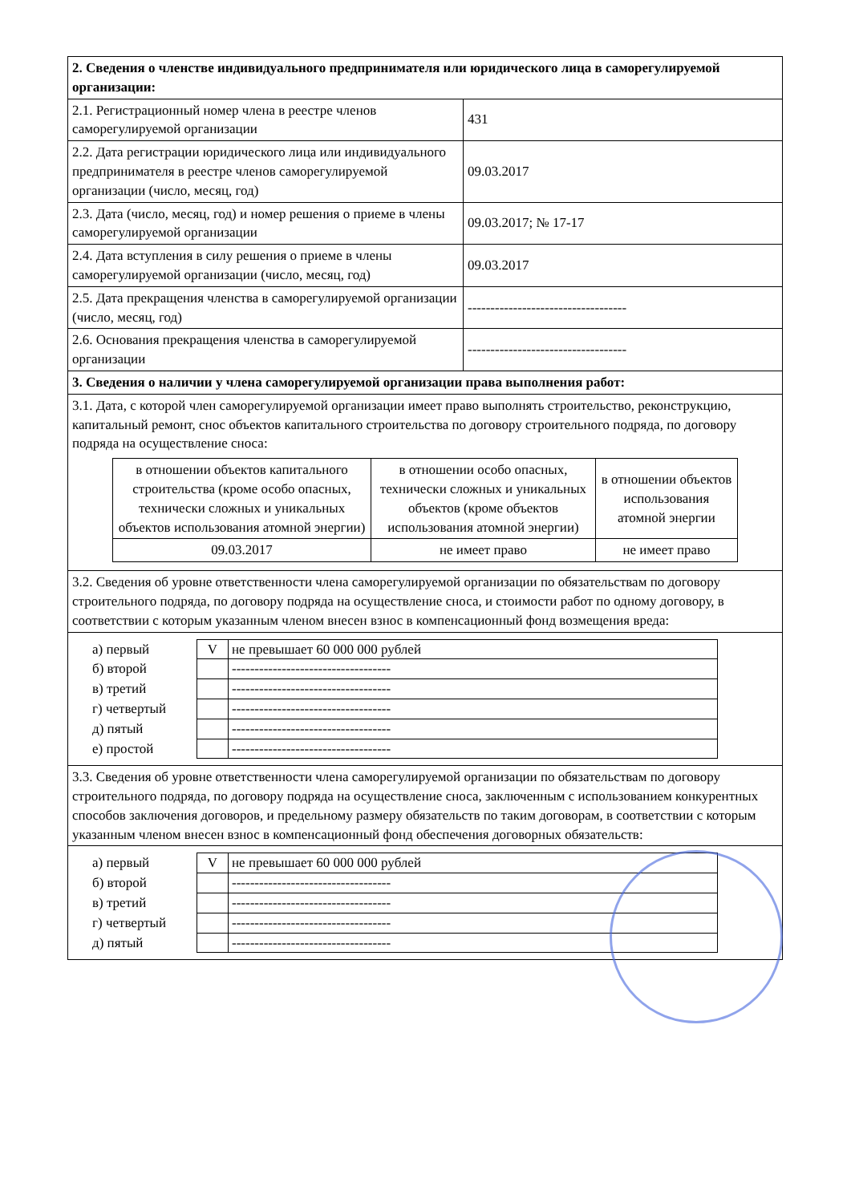| 2. Сведения о членстве индивидуального предпринимателя или юридического лица в саморегулируемой организации: | |
| 2.1. Регистрационный номер члена в реестре членов саморегулируемой организации | 431 |
| 2.2. Дата регистрации юридического лица или индивидуального предпринимателя в реестре членов саморегулируемой организации (число, месяц, год) | 09.03.2017 |
| 2.3. Дата (число, месяц, год) и номер решения о приеме в члены саморегулируемой организации | 09.03.2017; № 17-17 |
| 2.4. Дата вступления в силу решения о приеме в члены саморегулируемой организации (число, месяц, год) | 09.03.2017 |
| 2.5. Дата прекращения членства в саморегулируемой организации (число, месяц, год) | ----------------------------------- |
| 2.6. Основания прекращения членства в саморегулируемой организации | ----------------------------------- |
| 3. Сведения о наличии у члена саморегулируемой организации права выполнения работ: | |
| 3.1. Дата, с которой член саморегулируемой организации имеет право выполнять строительство, реконструкцию, капитальный ремонт, снос объектов капитального строительства по договору строительного подряда, по договору подряда на осуществление сноса: / в отношении объектов капитального строительства (кроме особо опасных, технически сложных и уникальных объектов использования атомной энергии) / в отношении особо опасных, технически сложных и уникальных объектов (кроме объектов использования атомной энергии) / в отношении объектов использования атомной энергии / / 09.03.2017 / не имеет право / не имеет право / | |
| 3.2. Сведения об уровне ответственности члена саморегулируемой организации по обязательствам по договору строительного подряда, по договору подряда на осуществление сноса, и стоимости работ по одному договору, в соответствии с которым указанным членом внесен взнос в компенсационный фонд возмещения вреда: | |
| / а) первый / V / не превышает 60 000 000 рублей / / б) второй / / ----------------------------------- / / в) третий / / ----------------------------------- / / г) четвертый / / ----------------------------------- / / д) пятый / / ----------------------------------- / / е) простой / / ----------------------------------- / | |
| 3.3. Сведения об уровне ответственности члена саморегулируемой организации по обязательствам по договору строительного подряда, по договору подряда на осуществление сноса, заключенным с использованием конкурентных способов заключения договоров, и предельному размеру обязательств по таким договорам, в соответствии с которым указанным членом внесен взнос в компенсационный фонд обеспечения договорных обязательств: | |
| / а) первый / V / не превышает 60 000 000 рублей / / б) второй / / ----------------------------------- / / в) третий / / ----------------------------------- / / г) четвертый / / ----------------------------------- / / д) пятый / / ----------------------------------- / | |